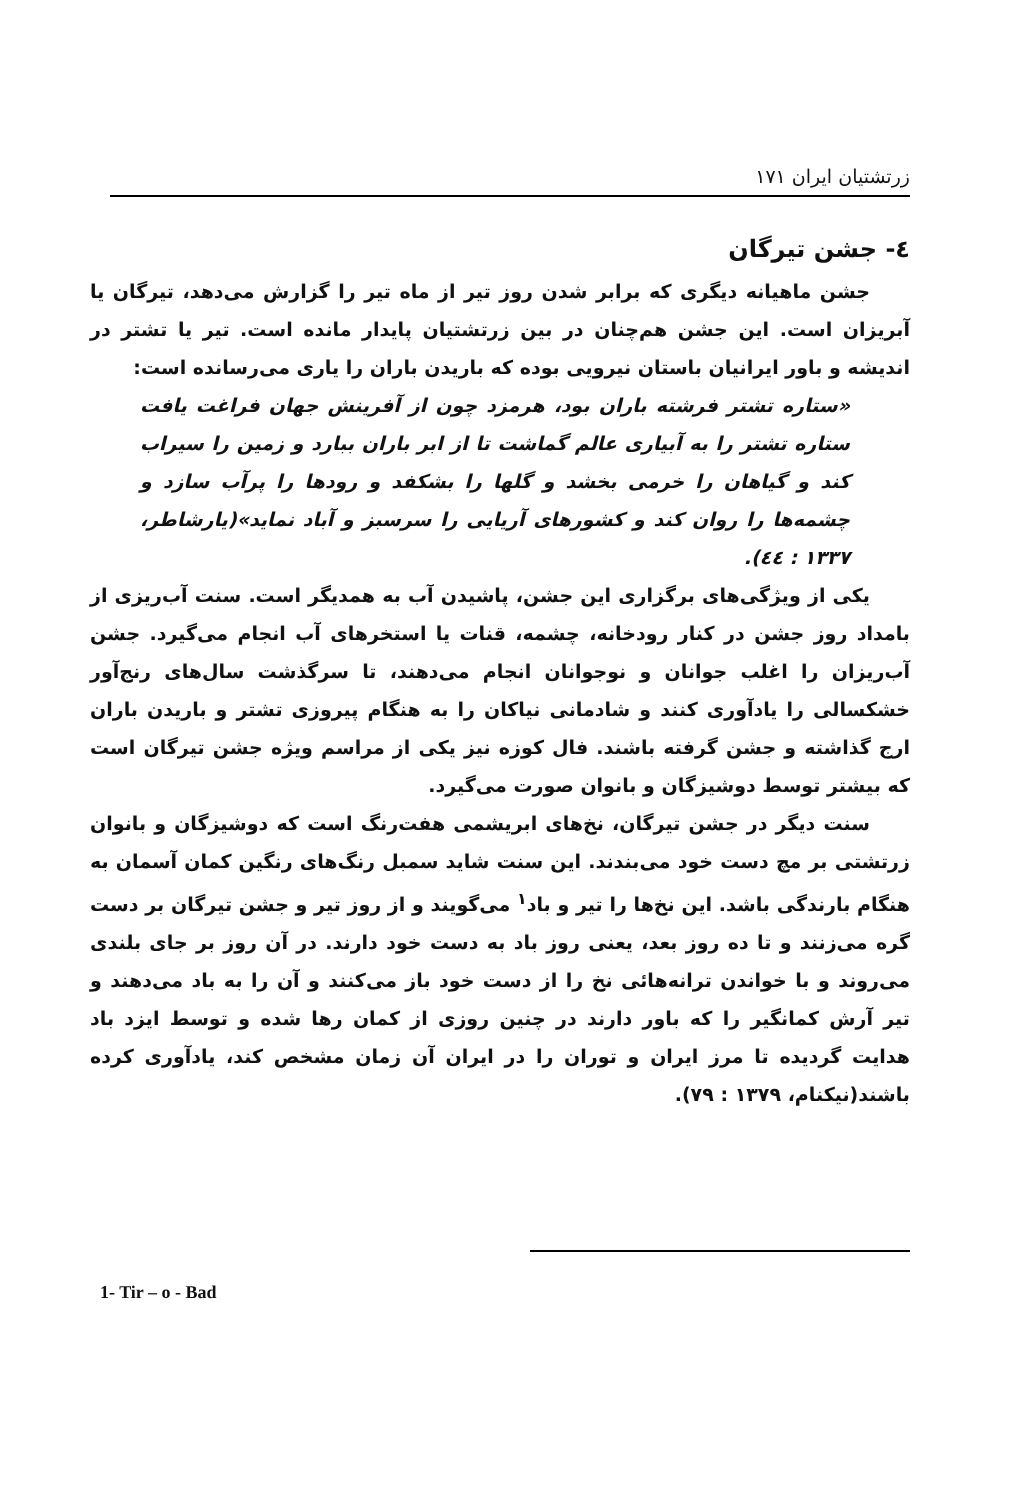زرتشتیان ایران ۱۷۱
٤- جشن تیرگان
جشن ماهیانه دیگری که برابر شدن روز تیر از ماه تیر را گزارش می‌دهد، تیرگان یا آبریزان است. این جشن هم‌چنان در بین زرتشتیان پایدار مانده است. تیر یا تشتر در اندیشه و باور ایرانیان باستان نیرویی بوده که باریدن باران را یاری می‌رسانده است:
«ستاره تشتر فرشته باران بود، هرمزد چون از آفرینش جهان فراغت یافت ستاره تشتر را به آبیاری عالم گماشت تا از ابر باران ببارد و زمین را سیراب کند و گیاهان را خرمی بخشد و گلها را بشکفد و رودها را پرآب سازد و چشمه‌ها را روان کند و کشورهای آریایی را سرسبز و آباد نماید»(یارشاطر، ۱۳۳۷ : ٤٤).
یکی از ویژگی‌های برگزاری این جشن، پاشیدن آب به همدیگر است. سنت آب‌ریزی از بامداد روز جشن در کنار رودخانه، چشمه، قنات یا استخرهای آب انجام می‌گیرد. جشن آب‌ریزان را اغلب جوانان و نوجوانان انجام می‌دهند، تا سرگذشت سال‌های رنج‌آور خشکسالی را یادآوری کنند و شادمانی نیاکان را به هنگام پیروزی تشتر و باریدن باران ارج گذاشته و جشن گرفته باشند. فال کوزه نیز یکی از مراسم ویژه جشن تیرگان است که بیشتر توسط دوشیزگان و بانوان صورت می‌گیرد.
سنت دیگر در جشن تیرگان، نخ‌های ابریشمی هفت‌رنگ است که دوشیزگان و بانوان زرتشتی بر مچ دست خود می‌بندند. این سنت شاید سمبل رنگ‌های رنگین کمان آسمان به هنگام بارندگی باشد. این نخ‌ها را تیر و باد<sup>۱</sup> می‌گویند و از روز تیر و جشن تیرگان بر دست گره می‌زنند و تا ده روز بعد، یعنی روز باد به دست خود دارند. در آن روز بر جای بلندی می‌روند و با خواندن ترانه‌هائی نخ را از دست خود باز می‌کنند و آن را به باد می‌دهند و تیر آرش کمانگیر را که باور دارند در چنین روزی از کمان رها شده و توسط ایزد باد هدایت گردیده تا مرز ایران و توران را در ایران آن زمان مشخص کند، یادآوری کرده باشند(نیکنام، ۱۳۷۹ : ۷۹).
1- Tir – o - Bad